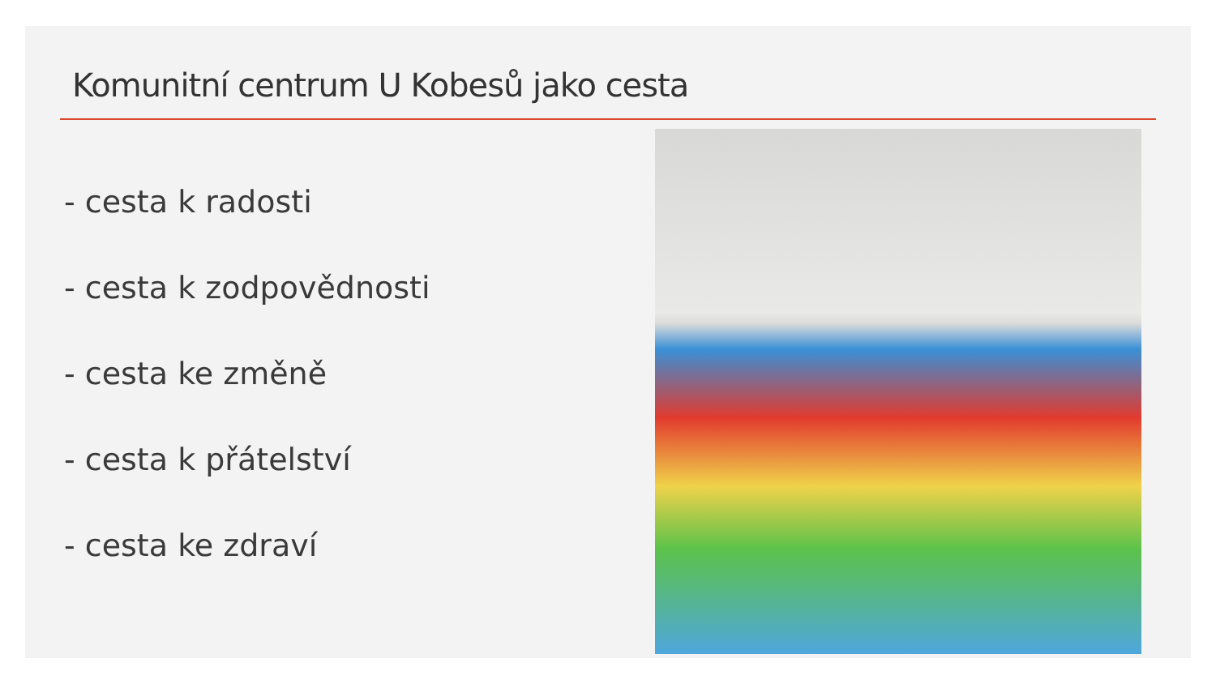Komunitní centrum U Kobesů jako cesta
- cesta k radosti
- cesta k zodpovědnosti
- cesta ke změně
- cesta k přátelství
- cesta ke zdraví